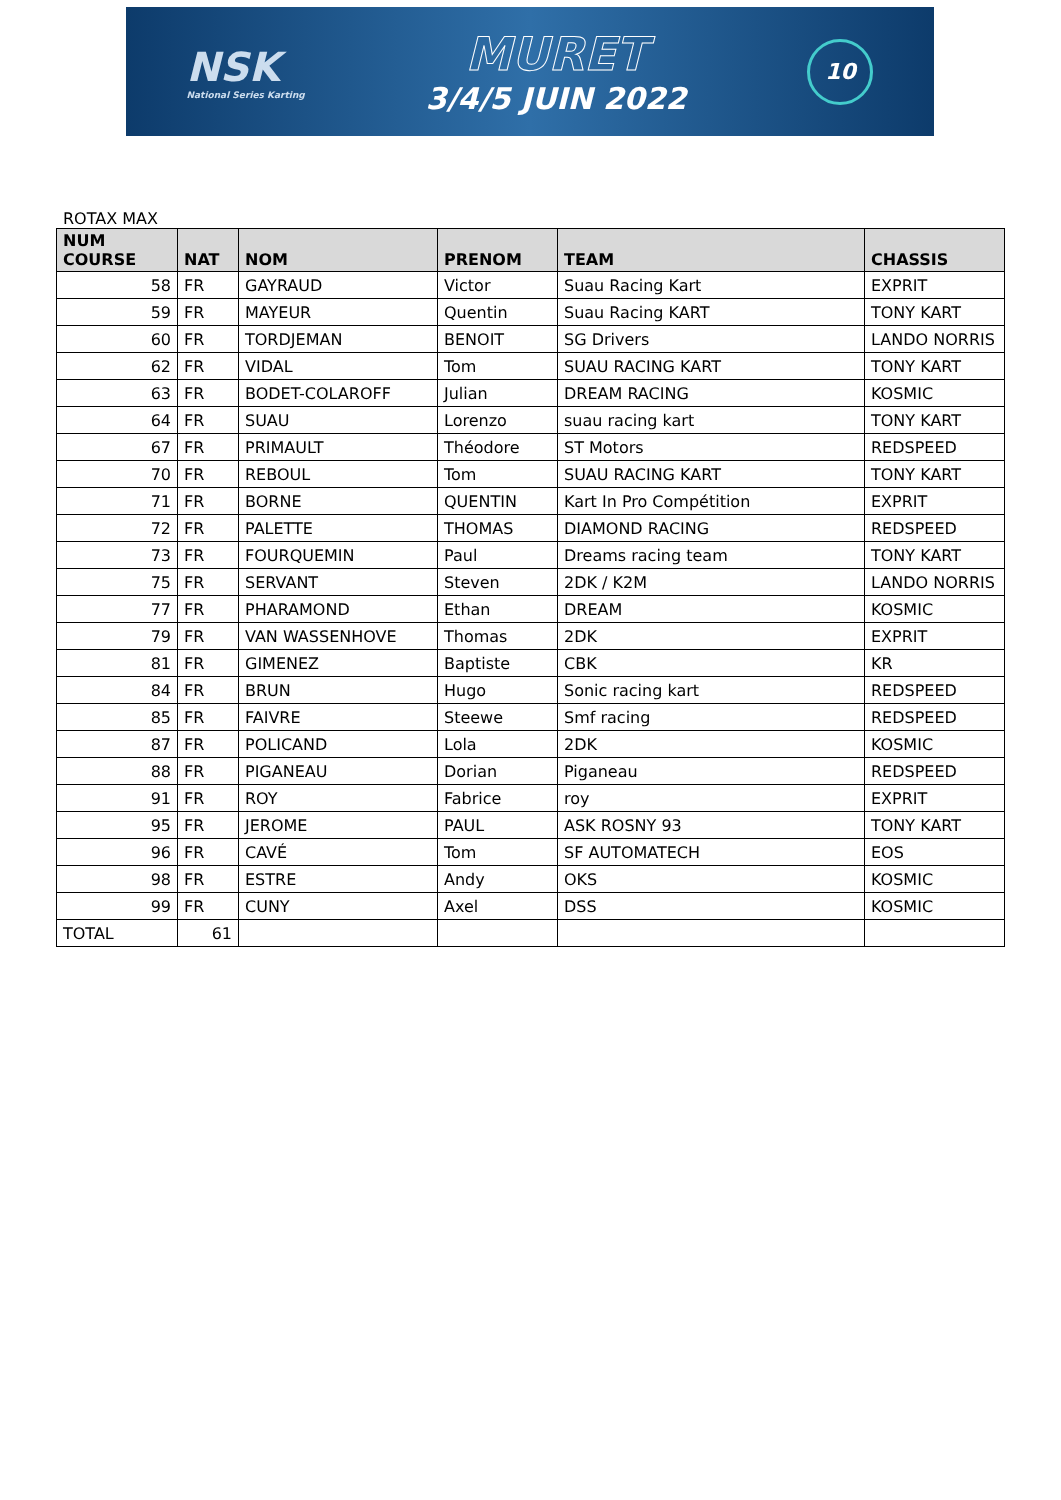NSK
National Series Karting
MURET
3/4/5 JUIN 2022
10
ROTAX MAX
| NUM COURSE | NAT | NOM | PRENOM | TEAM | CHASSIS |
| --- | --- | --- | --- | --- | --- |
| 58 | FR | GAYRAUD | Victor | Suau Racing Kart | EXPRIT |
| 59 | FR | MAYEUR | Quentin | Suau Racing KART | TONY KART |
| 60 | FR | TORDJEMAN | BENOIT | SG Drivers | LANDO NORRIS |
| 62 | FR | VIDAL | Tom | SUAU RACING KART | TONY KART |
| 63 | FR | BODET-COLAROFF | Julian | DREAM RACING | KOSMIC |
| 64 | FR | SUAU | Lorenzo | suau racing kart | TONY KART |
| 67 | FR | PRIMAULT | Théodore | ST Motors | REDSPEED |
| 70 | FR | REBOUL | Tom | SUAU RACING KART | TONY KART |
| 71 | FR | BORNE | QUENTIN | Kart In Pro Compétition | EXPRIT |
| 72 | FR | PALETTE | THOMAS | DIAMOND RACING | REDSPEED |
| 73 | FR | FOURQUEMIN | Paul | Dreams racing team | TONY KART |
| 75 | FR | SERVANT | Steven | 2DK / K2M | LANDO NORRIS |
| 77 | FR | PHARAMOND | Ethan | DREAM | KOSMIC |
| 79 | FR | VAN WASSENHOVE | Thomas | 2DK | EXPRIT |
| 81 | FR | GIMENEZ | Baptiste | CBK | KR |
| 84 | FR | BRUN | Hugo | Sonic racing kart | REDSPEED |
| 85 | FR | FAIVRE | Steewe | Smf racing | REDSPEED |
| 87 | FR | POLICAND | Lola | 2DK | KOSMIC |
| 88 | FR | PIGANEAU | Dorian | Piganeau | REDSPEED |
| 91 | FR | ROY | Fabrice | roy | EXPRIT |
| 95 | FR | JEROME | PAUL | ASK ROSNY 93 | TONY KART |
| 96 | FR | CAVÉ | Tom | SF AUTOMATECH | EOS |
| 98 | FR | ESTRE | Andy | OKS | KOSMIC |
| 99 | FR | CUNY | Axel | DSS | KOSMIC |
| TOTAL | 61 | | | | |